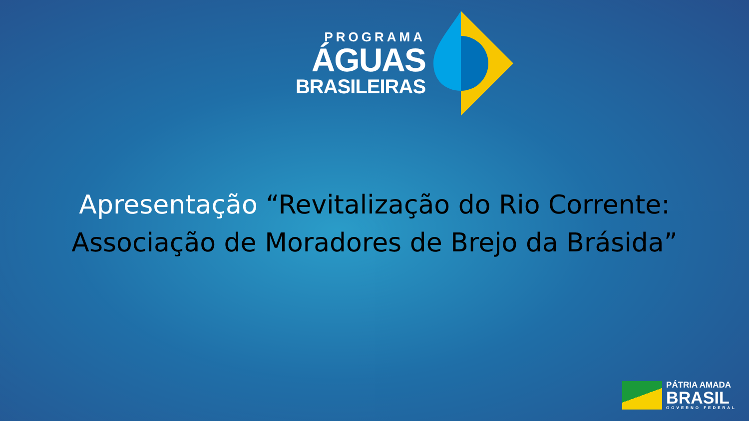PROGRAMA
ÁGUAS
BRASILEIRAS
Apresentação “Revitalização do Rio Corrente:
Associação de Moradores de Brejo da Brásida”
PÁTRIA AMADA
BRASIL
GOVERNO FEDERAL